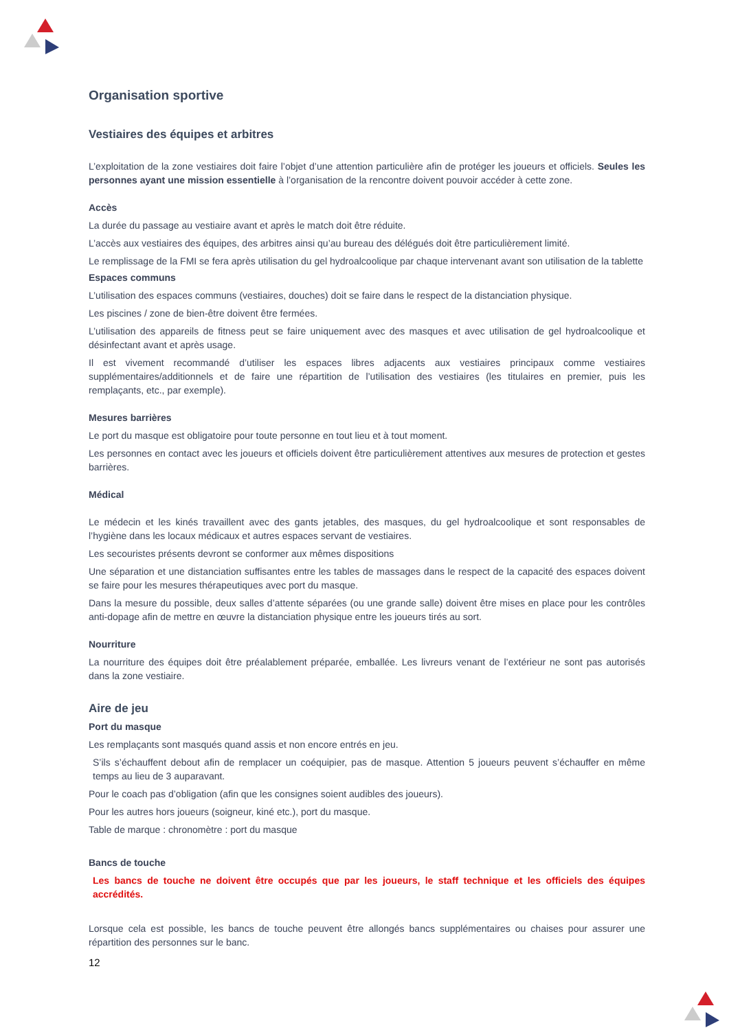Organisation sportive
Vestiaires des équipes et arbitres
L’exploitation de la zone vestiaires doit faire l’objet d’une attention particulière afin de protéger les joueurs et officiels. Seules les personnes ayant une mission essentielle à l’organisation de la rencontre doivent pouvoir accéder à cette zone.
Accès
La durée du passage au vestiaire avant et après le match doit être réduite.
L’accès aux vestiaires des équipes, des arbitres ainsi qu’au bureau des délégués doit être particulièrement limité.
Le remplissage de la FMI se fera après utilisation du gel hydroalcoolique par chaque intervenant avant son utilisation de la tablette
Espaces communs
L’utilisation des espaces communs (vestiaires, douches) doit se faire dans le respect de la distanciation physique.
Les piscines / zone de bien-être doivent être fermées.
L’utilisation des appareils de fitness peut se faire uniquement avec des masques et avec utilisation de gel hydroalcoolique et désinfectant avant et après usage.
Il est vivement recommandé d’utiliser les espaces libres adjacents aux vestiaires principaux comme vestiaires supplémentaires/additionnels et de faire une répartition de l’utilisation des vestiaires (les titulaires en premier, puis les remplaçants, etc., par exemple).
Mesures barrières
Le port du masque est obligatoire pour toute personne en tout lieu et à tout moment.
Les personnes en contact avec les joueurs et officiels doivent être particulièrement attentives aux mesures de protection et gestes barrières.
Médical
Le médecin et les kinés travaillent avec des gants jetables, des masques, du gel hydroalcoolique et sont responsables de l’hygiène dans les locaux médicaux et autres espaces servant de vestiaires.
Les secouristes présents devront se conformer aux mêmes dispositions
Une séparation et une distanciation suffisantes entre les tables de massages dans le respect de la capacité des espaces doivent se faire pour les mesures thérapeutiques avec port du masque.
Dans la mesure du possible, deux salles d’attente séparées (ou une grande salle) doivent être mises en place pour les contrôles anti-dopage afin de mettre en œuvre la distanciation physique entre les joueurs tirés au sort.
Nourriture
La nourriture des équipes doit être préalablement préparée, emballée. Les livreurs venant de l’extérieur ne sont pas autorisés dans la zone vestiaire.
Aire de jeu
Port du masque
Les remplaçants sont masqués quand assis et non encore entrés en jeu.
S’ils s’échauffent debout afin de remplacer un coéquipier, pas de masque. Attention 5 joueurs peuvent s’échauffer en même temps au lieu de 3 auparavant.
Pour le coach pas d’obligation (afin que les consignes soient audibles des joueurs).
Pour les autres hors joueurs (soigneur, kiné etc.), port du masque.
Table de marque : chronomètre : port du masque
Bancs de touche
Les bancs de touche ne doivent être occupés que par les joueurs, le staff technique et les officiels des équipes accrédités.
Lorsque cela est possible, les bancs de touche peuvent être allongés bancs supplémentaires ou chaises pour assurer une répartition des personnes sur le banc.
12